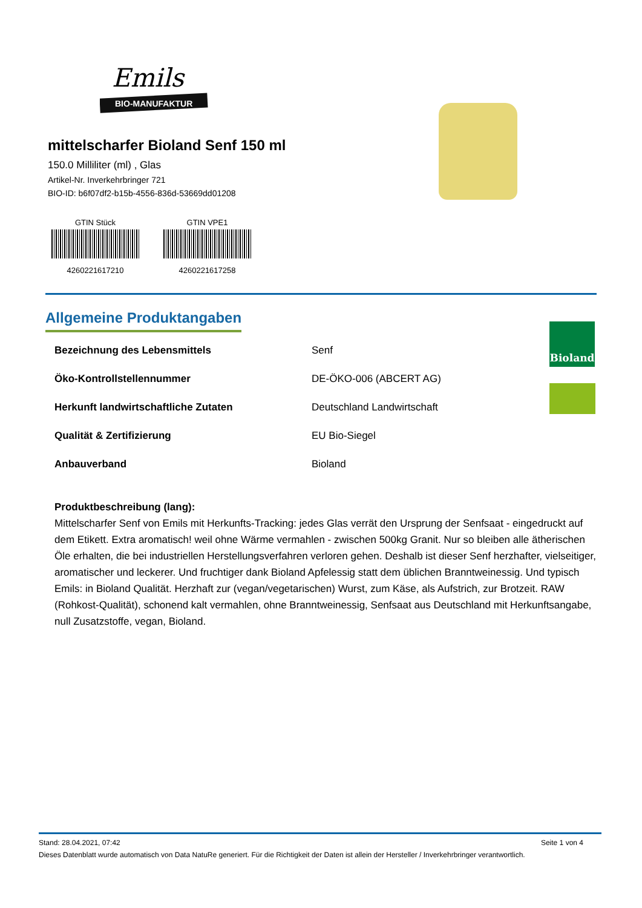Emils
BIO-MANUFAKTUR
mittelscharfer Bioland Senf 150 ml
150.0 Milliliter (ml) , Glas
Artikel-Nr. Inverkehrbringer 721
BIO-ID: b6f07df2-b15b-4556-836d-53669dd01208
GTIN Stück
4260221617210
GTIN VPE1
4260221617258
Allgemeine Produktangaben
| Bezeichnung des Lebensmittels | Senf |
| Öko-Kontrollstellennummer | DE-ÖKO-006 (ABCERT AG) |
| Herkunft landwirtschaftliche Zutaten | Deutschland Landwirtschaft |
| Qualität & Zertifizierung | EU Bio-Siegel |
| Anbauverband | Bioland |
Produktbeschreibung (lang):
Mittelscharfer Senf von Emils mit Herkunfts-Tracking: jedes Glas verrät den Ursprung der Senfsaat - eingedruckt auf dem Etikett. Extra aromatisch! weil ohne Wärme vermahlen - zwischen 500kg Granit. Nur so bleiben alle ätherischen Öle erhalten, die bei industriellen Herstellungsverfahren verloren gehen. Deshalb ist dieser Senf herzhafter, vielseitiger, aromatischer und leckerer. Und fruchtiger dank Bioland Apfelessig statt dem üblichen Branntweinessig. Und typisch Emils: in Bioland Qualität. Herzhaft zur (vegan/vegetarischen) Wurst, zum Käse, als Aufstrich, zur Brotzeit. RAW (Rohkost-Qualität), schonend kalt vermahlen, ohne Branntweinessig, Senfsaat aus Deutschland mit Herkunftsangabe, null Zusatzstoffe, vegan, Bioland.
Bioland
Stand: 28.04.2021, 07:42 Seite 1 von 4
Dieses Datenblatt wurde automatisch von Data NatuRe generiert. Für die Richtigkeit der Daten ist allein der Hersteller / Inverkehrbringer verantwortlich.